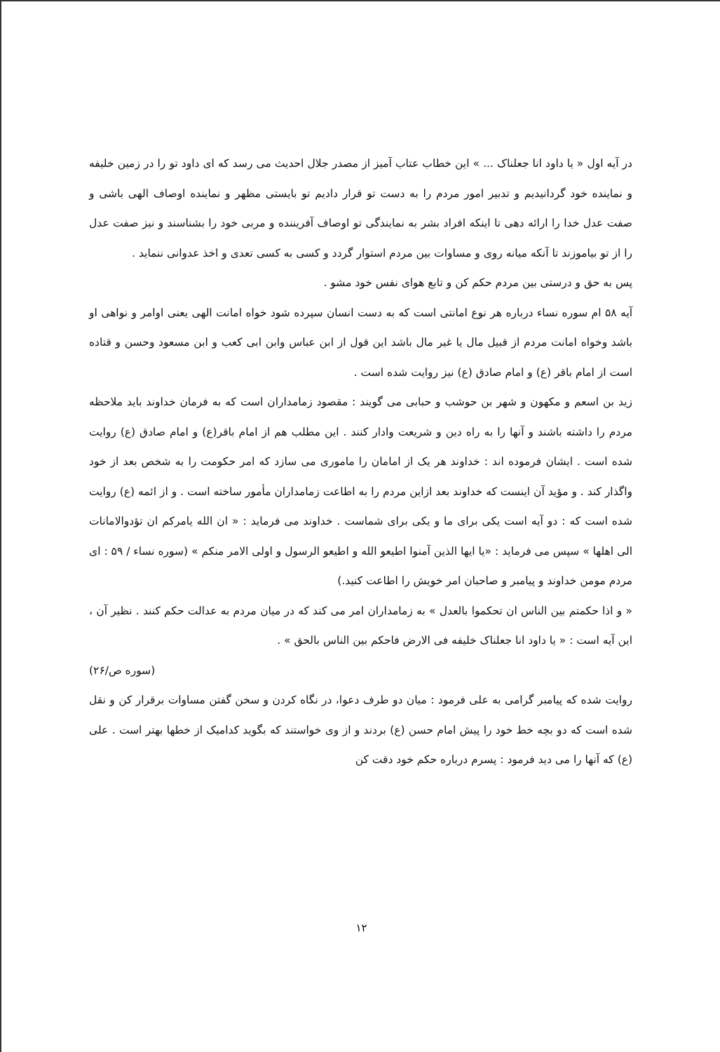در آیه اول « یا داود انا جعلناک ... » این خطاب عتاب آمیز از مصدر جلال احدیث می رسد که ای داود تو را در زمین خلیفه و نماینده خود گردانیدیم و تدبیر امور مردم را به دست تو قرار دادیم تو بایستی مظهر و نماینده اوصاف الهی باشی و صفت عدل خدا را ارائه دهی تا اینکه افراد بشر به نمایندگی تو اوصاف آفریننده و مربی خود را بشناسند و نیز صفت عدل را از تو بیاموزند تا آنکه میانه روی و مساوات بین مردم استوار گردد و کسی به کسی تعدی و اخذ عدوانی ننماید .
پس به حق و درستی بین مردم حکم کن و تابع هوای نفس خود مشو .
آیه ۵۸ ام سوره نساء درباره هر نوع امانتی است که به دست انسان سپرده شود خواه امانت الهی یعنی اوامر و نواهی او باشد وخواه امانت مردم از قبیل مال یا غیر مال باشد این قول از ابن عباس وابن ابی کعب و ابن مسعود وحسن و قتاده است از امام باقر (ع) و امام صادق (ع) نیز روایت شده است .
زید بن اسعم و مکهون و شهر بن حوشب و حبابی می گویند : مقصود زمامداران است که به فرمان خداوند باید ملاحظه مردم را داشته باشند و آنها را به راه دین و شریعت وادار کنند . این مطلب هم از امام باقر(ع) و امام صادق (ع) روایت شده است . ایشان فرموده اند : خداوند هر یک از امامان را ماموری می سازد که امر حکومت را به شخص بعد از خود واگذار کند . و مؤید آن اینست که خداوند بعد ازاین مردم را به اطاعت زمامداران مأمور ساخته است . و از ائمه (ع) روایت شده است که : دو آیه است یکی برای ما و یکی برای شماست . خداوند می فرماید : « ان الله یامرکم ان تؤدوالامانات الی اهلها » سپس می فرماید : «یا ایها الذین آمنوا اطیعو الله و اطیعو الرسول و اولی الامر منکم » (سوره نساء / ۵۹ : ای مردم مومن خداوند و پیامبر و صاحبان امر خویش را اطاعت کنید.)
« و اذا حکمتم بین الناس ان تحکموا بالعدل » به زمامداران امر می کند که در میان مردم به عدالت حکم کنند . نظیر آن ، این آیه است : « یا داود انا جعلناک خلیفه فی الارض فاحکم بین الناس بالحق » .
(سوره ص/۲۶)
روایت شده که پیامبر گرامی به علی فرمود : میان دو طرف دعوا، در نگاه کردن و سخن گفتن مساوات برقرار کن و نقل شده است که دو بچه خط خود را پیش امام حسن (ع) بردند و از وی خواستند که بگوید کدامیک از خطها بهتر است . علی (ع) که آنها را می دید فرمود : پسرم درباره حکم خود دقت کن
۱۲